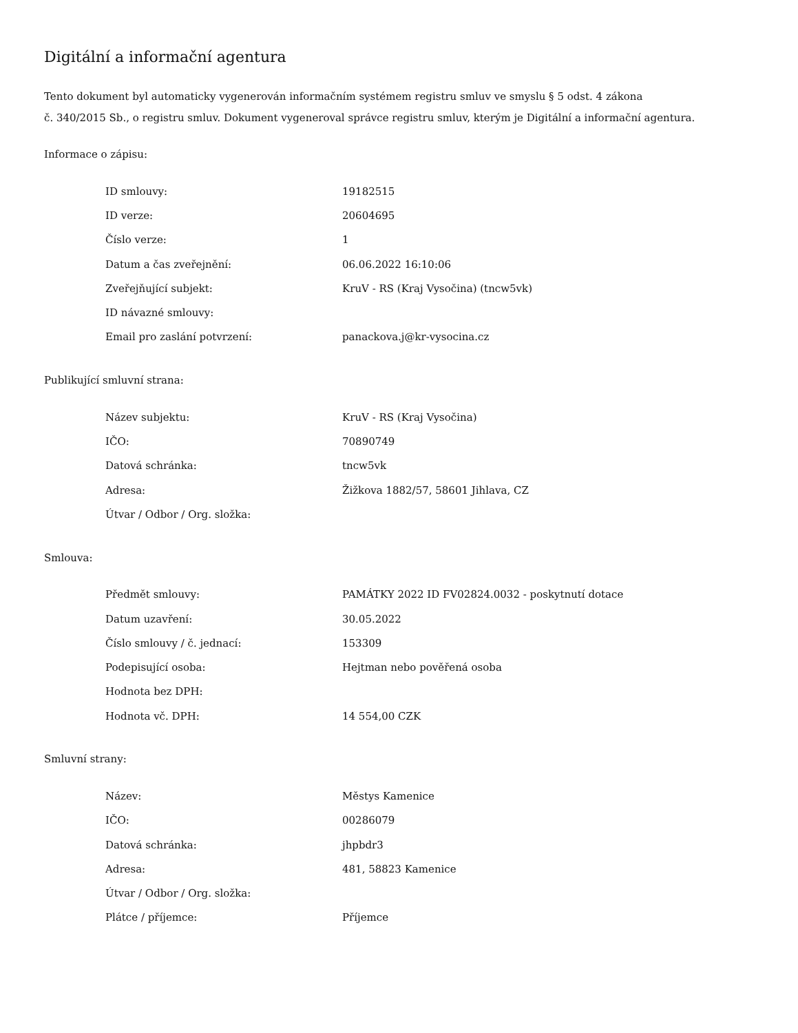Digitální a informační agentura
Tento dokument byl automaticky vygenerován informačním systémem registru smluv ve smyslu § 5 odst. 4 zákona
č. 340/2015 Sb., o registru smluv. Dokument vygeneroval správce registru smluv, kterým je Digitální a informační agentura.
Informace o zápisu:
| ID smlouvy: | 19182515 |
| ID verze: | 20604695 |
| Číslo verze: | 1 |
| Datum a čas zveřejnění: | 06.06.2022 16:10:06 |
| Zveřejňující subjekt: | KruV - RS (Kraj Vysočina) (tncw5vk) |
| ID návazné smlouvy: | |
| Email pro zaslání potvrzení: | panackova.j@kr-vysocina.cz |
Publikující smluvní strana:
| Název subjektu: | KruV - RS (Kraj Vysočina) |
| IČO: | 70890749 |
| Datová schránka: | tncw5vk |
| Adresa: | Žižkova 1882/57, 58601 Jihlava, CZ |
| Útvar / Odbor / Org. složka: | |
Smlouva:
| Předmět smlouvy: | PAMÁTKY 2022 ID FV02824.0032 - poskytnutí dotace |
| Datum uzavření: | 30.05.2022 |
| Číslo smlouvy / č. jednací: | 153309 |
| Podepisující osoba: | Hejtman nebo pověřená osoba |
| Hodnota bez DPH: | |
| Hodnota vč. DPH: | 14 554,00 CZK |
Smluvní strany:
| Název: | Městys Kamenice |
| IČO: | 00286079 |
| Datová schránka: | jhpbdr3 |
| Adresa: | 481, 58823 Kamenice |
| Útvar / Odbor / Org. složka: | |
| Plátce / příjemce: | Příjemce |